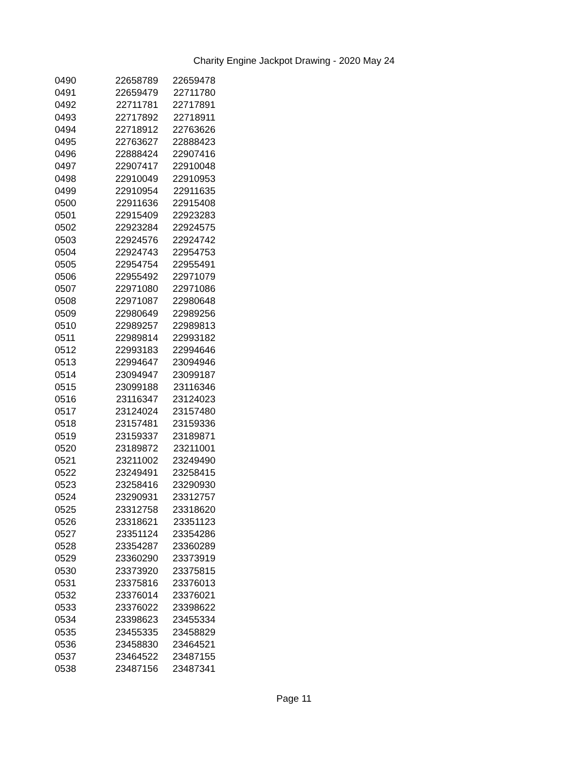Charity Engine Jackpot Drawing - 2020 May 24
| 0490 | 22658789 | 22659478 |
| 0491 | 22659479 | 22711780 |
| 0492 | 22711781 | 22717891 |
| 0493 | 22717892 | 22718911 |
| 0494 | 22718912 | 22763626 |
| 0495 | 22763627 | 22888423 |
| 0496 | 22888424 | 22907416 |
| 0497 | 22907417 | 22910048 |
| 0498 | 22910049 | 22910953 |
| 0499 | 22910954 | 22911635 |
| 0500 | 22911636 | 22915408 |
| 0501 | 22915409 | 22923283 |
| 0502 | 22923284 | 22924575 |
| 0503 | 22924576 | 22924742 |
| 0504 | 22924743 | 22954753 |
| 0505 | 22954754 | 22955491 |
| 0506 | 22955492 | 22971079 |
| 0507 | 22971080 | 22971086 |
| 0508 | 22971087 | 22980648 |
| 0509 | 22980649 | 22989256 |
| 0510 | 22989257 | 22989813 |
| 0511 | 22989814 | 22993182 |
| 0512 | 22993183 | 22994646 |
| 0513 | 22994647 | 23094946 |
| 0514 | 23094947 | 23099187 |
| 0515 | 23099188 | 23116346 |
| 0516 | 23116347 | 23124023 |
| 0517 | 23124024 | 23157480 |
| 0518 | 23157481 | 23159336 |
| 0519 | 23159337 | 23189871 |
| 0520 | 23189872 | 23211001 |
| 0521 | 23211002 | 23249490 |
| 0522 | 23249491 | 23258415 |
| 0523 | 23258416 | 23290930 |
| 0524 | 23290931 | 23312757 |
| 0525 | 23312758 | 23318620 |
| 0526 | 23318621 | 23351123 |
| 0527 | 23351124 | 23354286 |
| 0528 | 23354287 | 23360289 |
| 0529 | 23360290 | 23373919 |
| 0530 | 23373920 | 23375815 |
| 0531 | 23375816 | 23376013 |
| 0532 | 23376014 | 23376021 |
| 0533 | 23376022 | 23398622 |
| 0534 | 23398623 | 23455334 |
| 0535 | 23455335 | 23458829 |
| 0536 | 23458830 | 23464521 |
| 0537 | 23464522 | 23487155 |
| 0538 | 23487156 | 23487341 |
Page 11